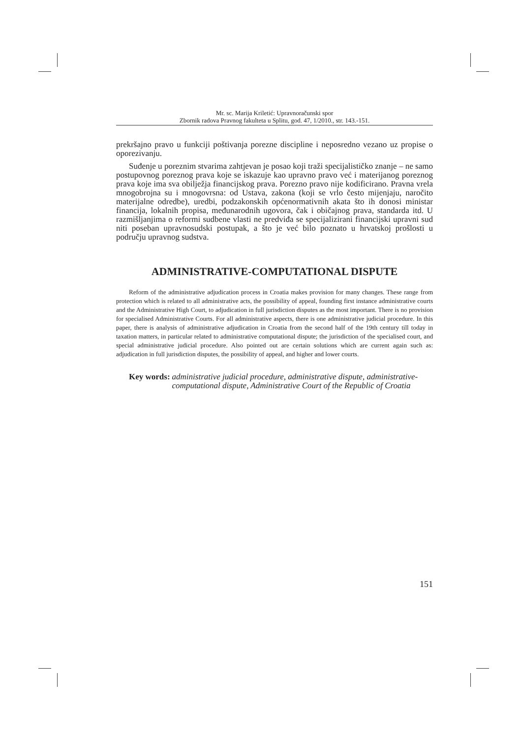Mr. sc. Marija Kriletić: Upravnoračunski spor
Zbornik radova Pravnog fakulteta u Splitu, god. 47, 1/2010., str. 143.-151.
prekršajno pravo u funkciji poštivanja porezne discipline i neposredno vezano uz propise o oporezivanju.
Suđenje u poreznim stvarima zahtjevan je posao koji traži specijalističko znanje – ne samo postupovnog poreznog prava koje se iskazuje kao upravno pravo već i materijanog poreznog prava koje ima sva obilježja financijskog prava. Porezno pravo nije kodificirano. Pravna vrela mnogobrojna su i mnogovrsna: od Ustava, zakona (koji se vrlo često mijenjaju, naročito materijalne odredbe), uredbi, podzakonskih općenormativnih akata što ih donosi ministar financija, lokalnih propisa, međunarodnih ugovora, čak i običajnog prava, standarda itd. U razmišljanjima o reformi sudbene vlasti ne predviđa se specijalizirani financijski upravni sud niti poseban upravnosudski postupak, a što je već bilo poznato u hrvatskoj prošlosti u području upravnog sudstva.
ADMINISTRATIVE-COMPUTATIONAL DISPUTE
Reform of the administrative adjudication process in Croatia makes provision for many changes. These range from protection which is related to all administrative acts, the possibility of appeal, founding first instance administrative courts and the Administrative High Court, to adjudication in full jurisdiction disputes as the most important. There is no provision for specialised Administrative Courts. For all administrative aspects, there is one administrative judicial procedure. In this paper, there is analysis of administrative adjudication in Croatia from the second half of the 19th century till today in taxation matters, in particular related to administrative computational dispute; the jurisdiction of the specialised court, and special administrative judicial procedure. Also pointed out are certain solutions which are current again such as: adjudication in full jurisdiction disputes, the possibility of appeal, and higher and lower courts.
Key words: administrative judicial procedure, administrative dispute, administrative-computational dispute, Administrative Court of the Republic of Croatia
151